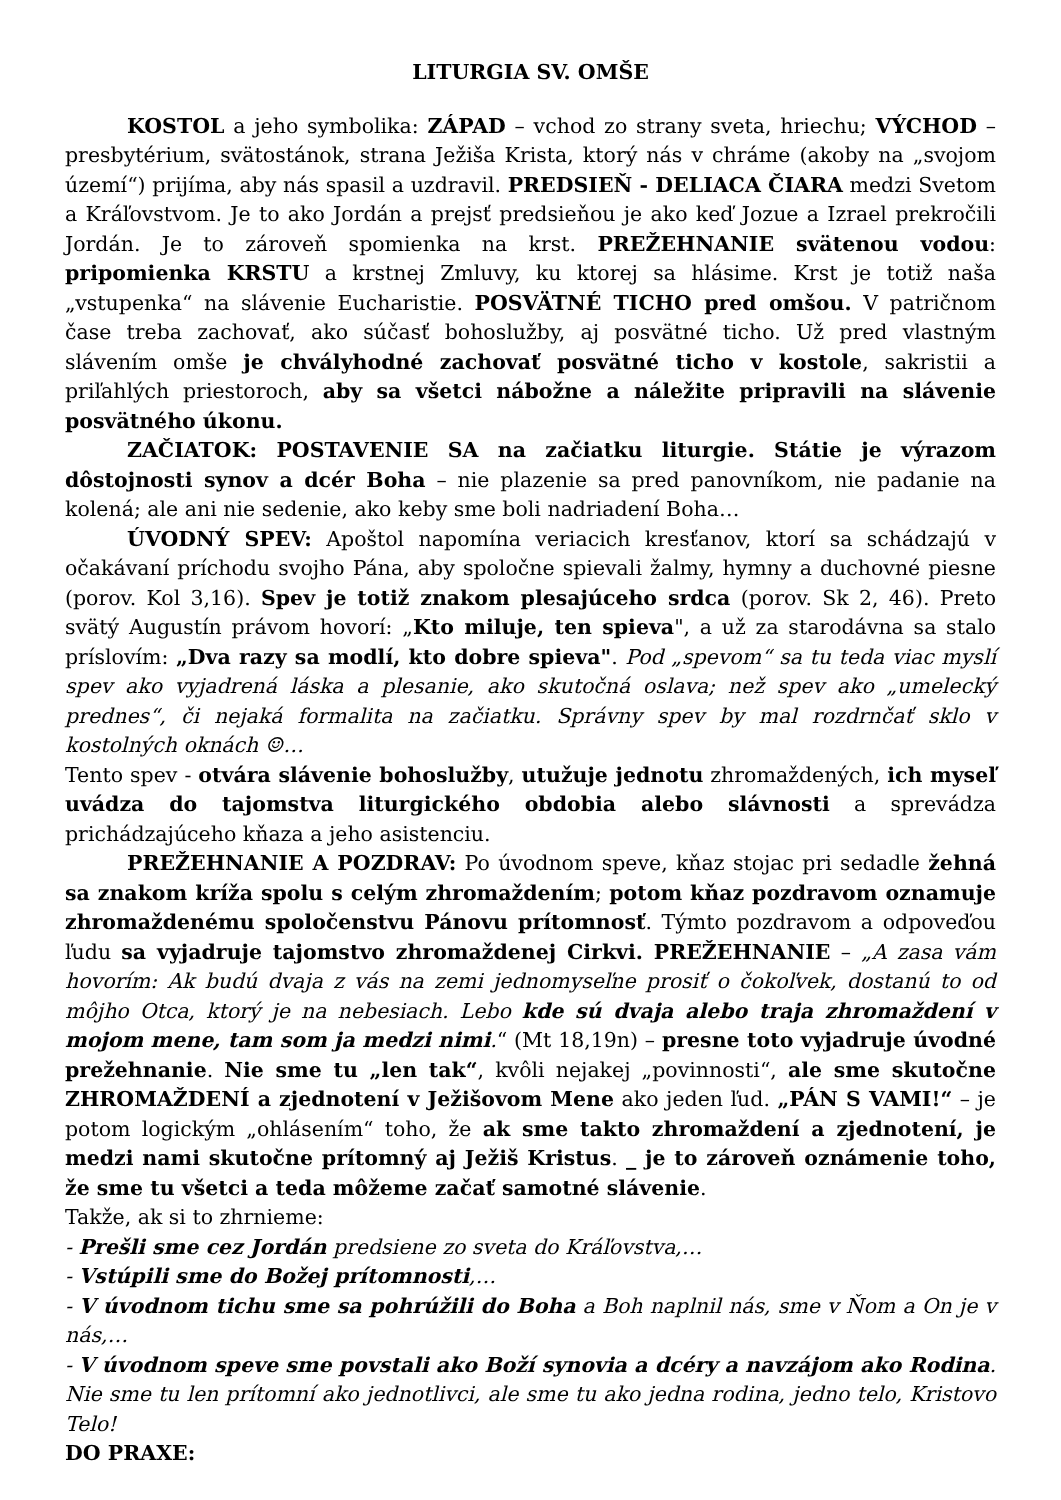LITURGIA SV. OMŠE
KOSTOL a jeho symbolika: ZÁPAD – vchod zo strany sveta, hriechu; VÝCHOD – presbytérium, svätostánok, strana Ježiša Krista, ktorý nás v chráme (akoby na „svojom území“) prijíma, aby nás spasil a uzdravil. PREDSIEŇ - DELIACA ČIARA medzi Svetom a Kráľovstvom. Je to ako Jordán a prejsť predsieňou je ako keď Jozue a Izrael prekročili Jordán. Je to zároveň spomienka na krst. PREŽEHNANIE svätenou vodou: pripomienka KRSTU a krstnej Zmluvy, ku ktorej sa hlásime. Krst je totiž naša „vstupenka“ na slávenie Eucharistie. POSVÄTNÉ TICHO pred omšou. V patričnom čase treba zachovať, ako súčasť bohoslužby, aj posvätné ticho. Už pred vlastným slávením omše je chvályhodné zachovať posvätné ticho v kostole, sakristii a priľahlých priestoroch, aby sa všetci nábožne a náležite pripravili na slávenie posvätného úkonu.
ZAČIATOK: POSTAVENIE SA na začiatku liturgie. Státie je výrazom dôstojnosti synov a dcér Boha – nie plazenie sa pred panovníkom, nie padanie na kolená; ale ani nie sedenie, ako keby sme boli nadriadení Boha…
ÚVODNÝ SPEV: Apoštol napomína veriacich kresťanov, ktorí sa schádzajú v očakávaní príchodu svojho Pána, aby spoločne spievali žalmy, hymny a duchovné piesne (porov. Kol 3,16). Spev je totiž znakom plesajúceho srdca (porov. Sk 2, 46). Preto svätý Augustín právom hovorí: „Kto miluje, ten spieva", a už za starodávna sa stalo príslovím: „Dva razy sa modlí, kto dobre spieva". Pod „spevom“ sa tu teda viac myslí spev ako vyjadrená láska a plesanie, ako skutočná oslava; než spev ako „umelecký prednes“, či nejaká formalita na začiatku. Správny spev by mal rozdrnčať sklo v kostolných oknách ☺…
Tento spev - otvára slávenie bohoslužby, utužuje jednotu zhromaždených, ich myseľ uvádza do tajomstva liturgického obdobia alebo slávnosti a sprevádza prichádzajúceho kňaza a jeho asistenciu.
PREŽEHNANIE A POZDRAV: Po úvodnom speve, kňaz stojac pri sedadle žehná sa znakom kríža spolu s celým zhromaždením; potom kňaz pozdravom oznamuje zhromaždenému spoločenstvu Pánovu prítomnosť. Týmto pozdravom a odpoveďou ľudu sa vyjadruje tajomstvo zhromaždenej Cirkvi. PREŽEHNANIE – „A zasa vám hovorím: Ak budú dvaja z vás na zemi jednomyseľne prosiť o čokoľvek, dostanú to od môjho Otca, ktorý je na nebesiach. Lebo kde sú dvaja alebo traja zhromaždení v mojom mene, tam som ja medzi nimi.“ (Mt 18,19n) – presne toto vyjadruje úvodné prežehnanie. Nie sme tu „len tak“, kvôli nejakej „povinnosti“, ale sme skutočne ZHROMAŽDENÍ a zjednotení v Ježišovom Mene ako jeden ľud. „PÁN S VAMI!“ – je potom logickým „ohlásením“ toho, že ak sme takto zhromaždení a zjednotení, je medzi nami skutočne prítomný aj Ježiš Kristus. _ je to zároveň oznámenie toho, že sme tu všetci a teda môžeme začať samotné slávenie.
Takže, ak si to zhrnieme:
- Prešli sme cez Jordán predsiene zo sveta do Kráľovstva,…
- Vstúpili sme do Božej prítomnosti,…
- V úvodnom tichu sme sa pohrúžili do Boha a Boh naplnil nás, sme v Ňom a On je v nás,…
- V úvodnom speve sme povstali ako Boží synovia a dcéry a navzájom ako Rodina. Nie sme tu len prítomní ako jednotlivci, ale sme tu ako jedna rodina, jedno telo, Kristovo Telo!
DO PRAXE: